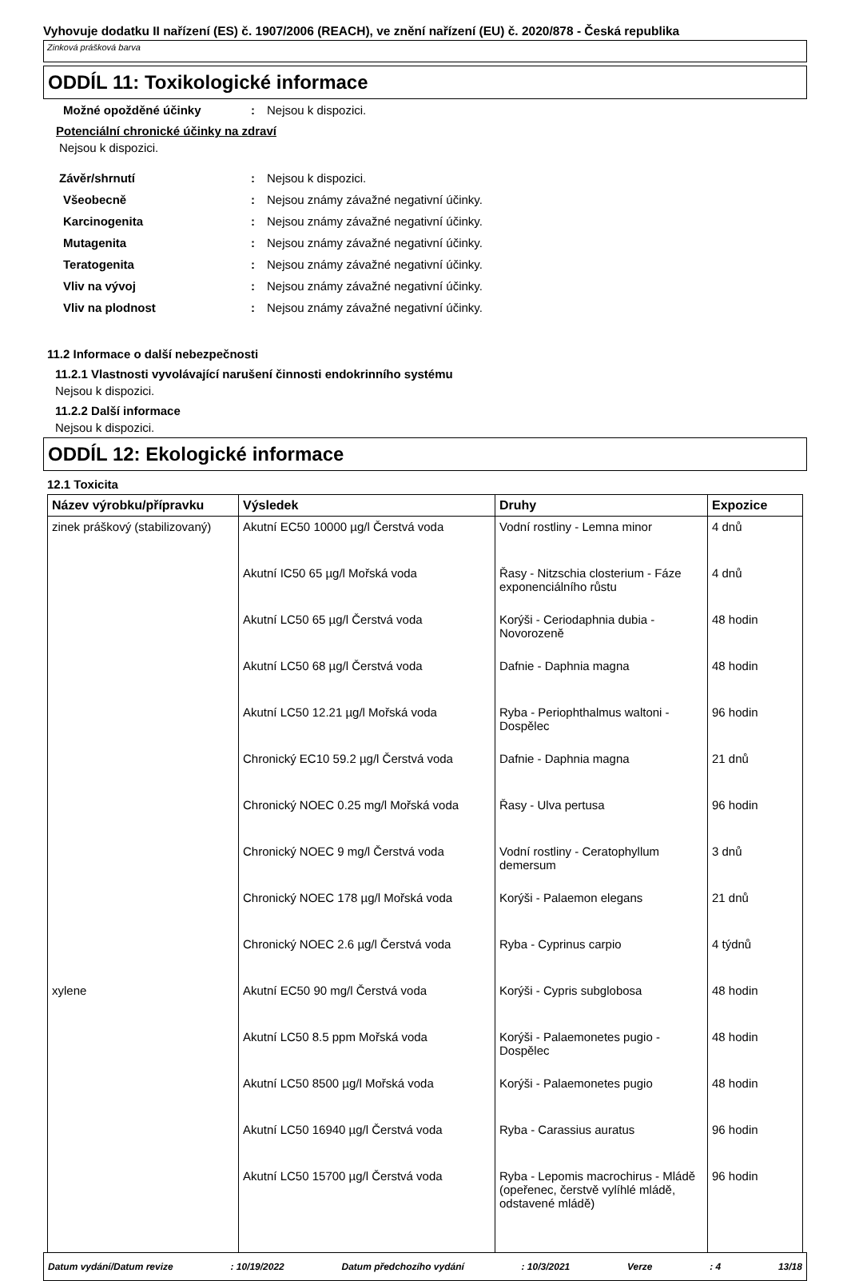Vyhovuje dodatku II nařízení (ES) č. 1907/2006 (REACH), ve znění nařízení (EU) č. 2020/878 - Česká republika
Zinková prášková barva
ODDÍL 11: Toxikologické informace
Možné opožděné účinky: Nejsou k dispozici.
Potenciální chronické účinky na zdraví
Nejsou k dispozici.
Závěr/shrnutí: Nejsou k dispozici.
Všeobecně: Nejsou známy závažné negativní účinky.
Karcinogenita: Nejsou známy závažné negativní účinky.
Mutagenita: Nejsou známy závažné negativní účinky.
Teratogenita: Nejsou známy závažné negativní účinky.
Vliv na vývoj: Nejsou známy závažné negativní účinky.
Vliv na plodnost: Nejsou známy závažné negativní účinky.
11.2 Informace o další nebezpečnosti
11.2.1 Vlastnosti vyvolávající narušení činnosti endokrinního systému
Nejsou k dispozici.
11.2.2 Další informace
Nejsou k dispozici.
ODDÍL 12: Ekologické informace
12.1 Toxicita
| Název výrobku/přípravku | Výsledek | Druhy | Expozice |
| --- | --- | --- | --- |
| zinek práškový (stabilizovaný) | Akutní EC50 10000 µg/l Čerstvá voda | Vodní rostliny - Lemna minor | 4 dnů |
| | Akutní IC50 65 µg/l Mořská voda | Řasy - Nitzschia closterium - Fáze exponenciálního růstu | 4 dnů |
| | Akutní LC50 65 µg/l Čerstvá voda | Korýši - Ceriodaphnia dubia - Novorozeně | 48 hodin |
| | Akutní LC50 68 µg/l Čerstvá voda | Dafnie - Daphnia magna | 48 hodin |
| | Akutní LC50 12.21 µg/l Mořská voda | Ryba - Periophthalmus waltoni - Dospělec | 96 hodin |
| | Chronický EC10 59.2 µg/l Čerstvá voda | Dafnie - Daphnia magna | 21 dnů |
| | Chronický NOEC 0.25 mg/l Mořská voda | Řasy - Ulva pertusa | 96 hodin |
| | Chronický NOEC 9 mg/l Čerstvá voda | Vodní rostliny - Ceratophyllum demersum | 3 dnů |
| | Chronický NOEC 178 µg/l Mořská voda | Korýši - Palaemon elegans | 21 dnů |
| | Chronický NOEC 2.6 µg/l Čerstvá voda | Ryba - Cyprinus carpio | 4 týdnů |
| xylene | Akutní EC50 90 mg/l Čerstvá voda | Korýši - Cypris subglobosa | 48 hodin |
| | Akutní LC50 8.5 ppm Mořská voda | Korýši - Palaemonetes pugio - Dospělec | 48 hodin |
| | Akutní LC50 8500 µg/l Mořská voda | Korýši - Palaemonetes pugio | 48 hodin |
| | Akutní LC50 16940 µg/l Čerstvá voda | Ryba - Carassius auratus | 96 hodin |
| | Akutní LC50 15700 µg/l Čerstvá voda | Ryba - Lepomis macrochirus - Mládě (opeřenec, čerstvě vylíhlé mládě, odstavené mládě) | 96 hodin |
Datum vydání/Datum revize: 10/19/2022 Datum předchozího vydání: 10/3/2021 Verze: 4 13/18